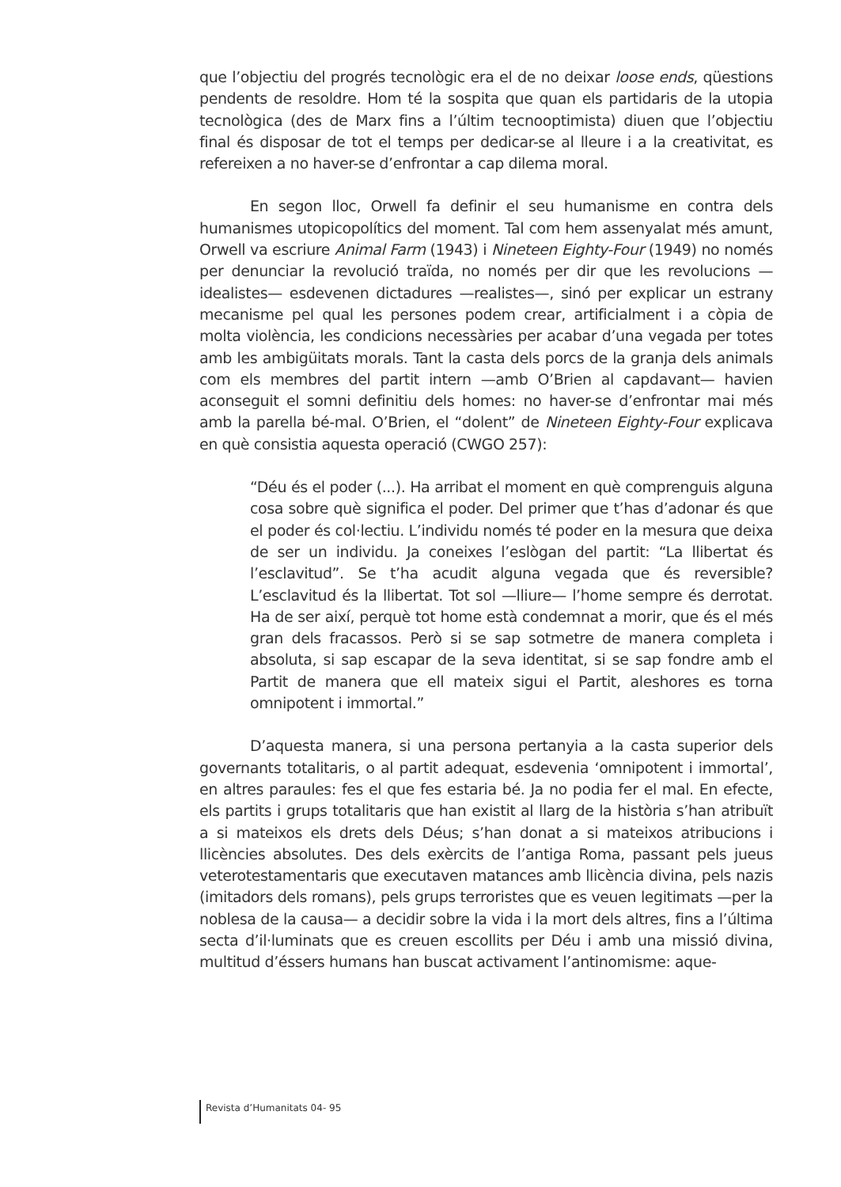que l’objectiu del progrés tecnològic era el de no deixar loose ends, qüestions pendents de resoldre. Hom té la sospita que quan els partidaris de la utopia tecnològica (des de Marx fins a l’últim tecnooptimista) diuen que l’objectiu final és disposar de tot el temps per dedicar-se al lleure i a la creativitat, es refereixen a no haver-se d’enfrontar a cap dilema moral.
En segon lloc, Orwell fa definir el seu humanisme en contra dels humanismes utopicopolítics del moment. Tal com hem assenyalat més amunt, Orwell va escriure Animal Farm (1943) i Nineteen Eighty-Four (1949) no només per denunciar la revolució traïda, no només per dir que les revolucions —idealistes— esdevenen dictadures —realistes—, sinó per explicar un estrany mecanisme pel qual les persones podem crear, artificialment i a còpia de molta violència, les condicions necessàries per acabar d’una vegada per totes amb les ambigüitats morals. Tant la casta dels porcs de la granja dels animals com els membres del partit intern —amb O’Brien al capdavant— havien aconseguit el somni definitiu dels homes: no haver-se d’enfrontar mai més amb la parella bé-mal. O’Brien, el “dolent” de Nineteen Eighty-Four explicava en què consistia aquesta operació (CWGO 257):
“Déu és el poder (...). Ha arribat el moment en què comprenguis alguna cosa sobre què significa el poder. Del primer que t’has d’adonar és que el poder és col·lectiu. L’individu només té poder en la mesura que deixa de ser un individu. Ja coneixes l’eslògan del partit: “La llibertat és l’esclavitud”. Se t’ha acudit alguna vegada que és reversible? L’esclavitud és la llibertat. Tot sol —lliure— l’home sempre és derrotat. Ha de ser així, perquè tot home està condemnat a morir, que és el més gran dels fracassos. Però si se sap sotmetre de manera completa i absoluta, si sap escapar de la seva identitat, si se sap fondre amb el Partit de manera que ell mateix sigui el Partit, aleshores es torna omnipotent i immortal.”
D’aquesta manera, si una persona pertanyia a la casta superior dels governants totalitaris, o al partit adequat, esdevenia ‘omnipotent i immortal’, en altres paraules: fes el que fes estaria bé. Ja no podia fer el mal. En efecte, els partits i grups totalitaris que han existit al llarg de la història s’han atribuït a si mateixos els drets dels Déus; s’han donat a si mateixos atribucions i llicències absolutes. Des dels exèrcits de l’antiga Roma, passant pels jueus veterotestamentaris que executaven matances amb llicència divina, pels nazis (imitadors dels romans), pels grups terroristes que es veuen legitimats —per la noblesa de la causa— a decidir sobre la vida i la mort dels altres, fins a l’última secta d’il·luminats que es creuen escollits per Déu i amb una missió divina, multitud d’éssers humans han buscat activament l’antinomisme: aque-
Revista d’Humanitats 04- 95